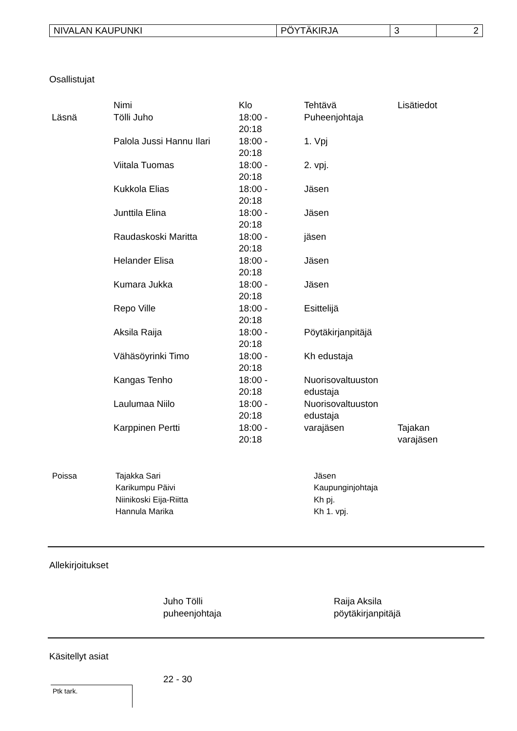| NIVALAN KAUPUNKI | PÖYTÄKIRJA | 3 | 2 |
Osallistujat
| | Nimi | Klo | Tehtävä | Lisätiedot |
| --- | --- | --- | --- | --- |
| Läsnä | Tölli Juho | 18:00 - 20:18 | Puheenjohtaja | |
| | Palola Jussi Hannu Ilari | 18:00 - 20:18 | 1. Vpj | |
| | Viitala Tuomas | 18:00 - 20:18 | 2. vpj. | |
| | Kukkola Elias | 18:00 - 20:18 | Jäsen | |
| | Junttila Elina | 18:00 - 20:18 | Jäsen | |
| | Raudaskoski Maritta | 18:00 - 20:18 | jäsen | |
| | Helander Elisa | 18:00 - 20:18 | Jäsen | |
| | Kumara Jukka | 18:00 - 20:18 | Jäsen | |
| | Repo Ville | 18:00 - 20:18 | Esittelijä | |
| | Aksila Raija | 18:00 - 20:18 | Pöytäkirjanpitäjä | |
| | Vähäsöyrinki Timo | 18:00 - 20:18 | Kh edustaja | |
| | Kangas Tenho | 18:00 - 20:18 | Nuorisovaltuuston edustaja | |
| | Laulumaa Niilo | 18:00 - 20:18 | Nuorisovaltuuston edustaja | |
| | Karppinen Pertti | 18:00 - 20:18 | varajäsen | Tajakan varajäsen |
| Poissa | Tajakka Sari | Jäsen |
| | Karikumpu Päivi | Kaupunginjohtaja |
| | Niinikoski Eija-Riitta | Kh pj. |
| | Hannula Marika | Kh 1. vpj. |
Allekirjoitukset
Juho Tölli
puheenjohtaja
Raija Aksila
pöytäkirjanpitäjä
Käsitellyt asiat
22 - 30
Ptk tark.